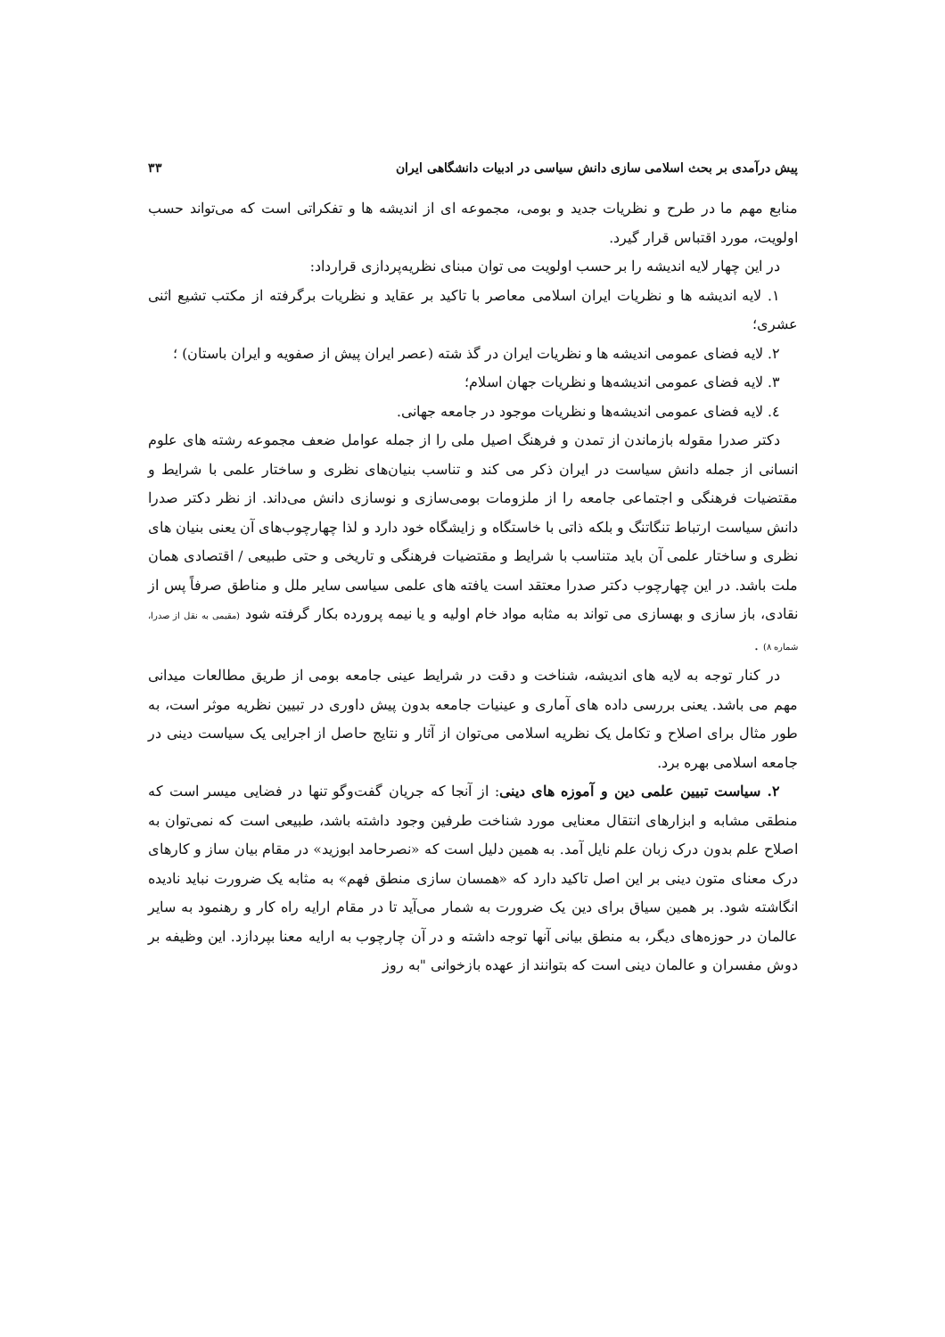پیش درآمدی بر بحث اسلامی سازی دانش سیاسی در ادبیات دانشگاهی ایران ۳۳
منابع مهم ما در طرح و نظریات جدید و بومی، مجموعه ای از اندیشه ها و تفکراتی است که می‌تواند حسب اولویت، مورد اقتباس قرار گیرد.
در این چهار لایه اندیشه را بر حسب اولویت می توان مبنای نظریه‌پردازی قرارداد:
۱. لایه اندیشه ها و نظریات ایران اسلامی معاصر با تاکید بر عقاید و نظریات برگرفته از مکتب تشیع اثنی عشری؛
۲. لایه فضای عمومی اندیشه ها و نظریات ایران در گذ شته (عصر ایران پیش از صفویه و ایران باستان) ؛
۳. لایه فضای عمومی اندیشه‌ها و نظریات جهان اسلام؛
٤. لایه فضای عمومی اندیشه‌ها و نظریات موجود در جامعه جهانی.
دکتر صدرا مقوله بازماندن از تمدن و فرهنگ اصیل ملی را از جمله عوامل ضعف مجموعه رشته های علوم انسانی از جمله دانش سیاست در ایران ذکر می کند و تناسب بنیان‌های نظری و ساختار علمی با شرایط و مقتضیات فرهنگی و اجتماعی جامعه را از ملزومات بومی‌سازی و نوسازی دانش می‌داند. از نظر دکتر صدرا دانش سیاست ارتباط تنگاتنگ و بلکه ذاتی با خاستگاه و زایشگاه خود دارد و لذا چهارچوب‌های آن یعنی بنیان های نظری و ساختار علمی آن باید متناسب با شرایط و مقتضیات فرهنگی و تاریخی و حتی طبیعی / اقتصادی همان ملت باشد. در این چهارچوب دکتر صدرا معتقد است یافته های علمی سیاسی سایر ملل و مناطق صرفاً پس از نقادی، باز سازی و بهسازی می تواند به مثابه مواد خام اولیه و یا نیمه پرورده بکار گرفته شود (مقیمی به نقل از صدرا، شماره ۸) .
در کنار توجه به لایه های اندیشه، شناخت و دقت در شرایط عینی جامعه بومی از طریق مطالعات میدانی مهم می باشد. یعنی بررسی داده های آماری و عینیات جامعه بدون پیش داوری در تبیین نظریه موثر است، به طور مثال برای اصلاح و تکامل یک نظریه اسلامی می‌توان از آثار و نتایج حاصل از اجرایی یک سیاست دینی در جامعه اسلامی بهره برد.
۲. سیاست تبیین علمی دین و آموزه های دینی: از آنجا که جریان گفت‌وگو تنها در فضایی میسر است که منطقی مشابه و ابزارهای انتقال معنایی مورد شناخت طرفین وجود داشته باشد، طبیعی است که نمی‌توان به اصلاح علم بدون درک زبان علم نایل آمد. به همین دلیل است که «نصرحامد ابوزید» در مقام بیان ساز و کارهای درک معنای متون دینی بر این اصل تاکید دارد که «همسان سازی منطق فهم» به مثابه یک ضرورت نباید نادیده انگاشته شود. بر همین سیاق برای دین یک ضرورت به شمار می‌آید تا در مقام ارایه راه کار و رهنمود به سایر عالمان در حوزه‌های دیگر، به منطق بیانی آنها توجه داشته و در آن چارچوب به ارایه معنا بپردازد. این وظیفه بر دوش مفسران و عالمان دینی است که بتوانند از عهده بازخوانی "به روز